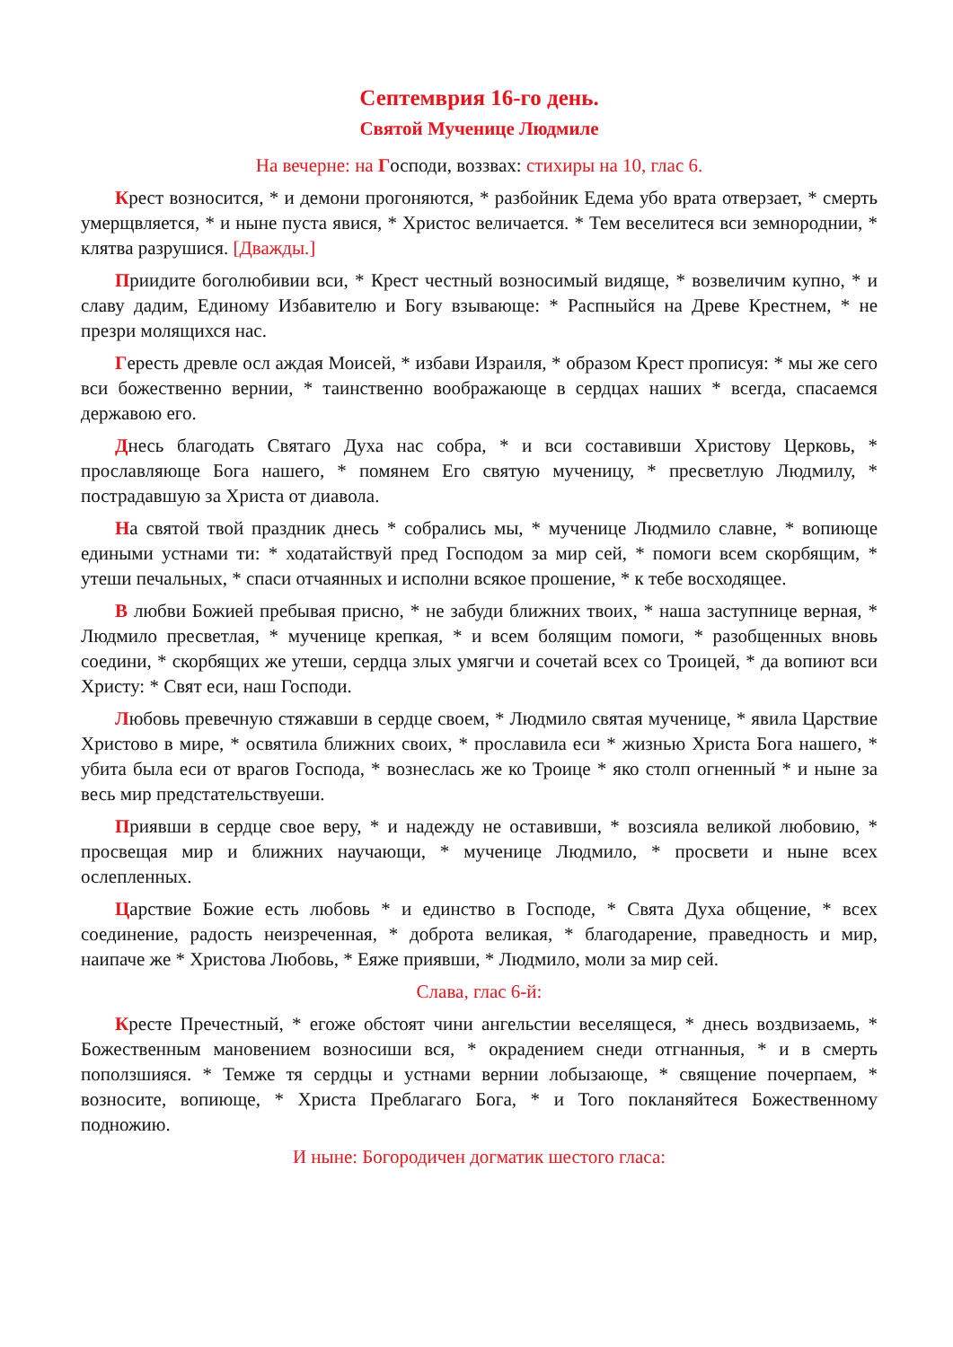Септемврия 16-го день.
Святой Мученице Людмиле
На вечерне: на Господи, воззвах: стихиры на 10, глас 6.
Крест возносится, * и демони прогоняются, * разбойник Едема убо врата отверзает, * смерть умерщвляется, * и ныне пуста явися, * Христос величается. * Тем веселитеся вси земнороднии, * клятва разрушися. [Дважды.]
Приидите боголюбивии вси, * Крест честный возносимый видяще, * возвеличим купно, * и славу дадим, Единому Избавителю и Богу взывающе: * Распныйся на Древе Крестнем, * не презри молящихся нас.
Гересть древле осл аждая Моисей, * избави Израиля, * образом Крест прописуя: * мы же сего вси божественно вернии, * таинственно воображающе в сердцах наших * всегда, спасаемся державою его.
Днесь благодать Святаго Духа нас собра, * и вси составивши Христову Церковь, * прославляюще Бога нашего, * помянем Его святую мученицу, * пресветлую Людмилу, * пострадавшую за Христа от диавола.
На святой твой праздник днесь * собрались мы, * мученице Людмило славне, * вопиюще едиными устнами ти: * ходатайствуй пред Господом за мир сей, * помоги всем скорбящим, * утеши печальных, * спаси отчаянных и исполни всякое прошение, * к тебе восходящее.
В любви Божией пребывая присно, * не забуди ближних твоих, * наша заступнице верная, * Людмило пресветлая, * мученице крепкая, * и всем болящим помоги, * разобщенных вновь соедини, * скорбящих же утеши, сердца злых умягчи и сочетай всех со Троицей, * да вопиют вси Христу: * Свят еси, наш Господи.
Любовь превечную стяжавши в сердце своем, * Людмило святая мученице, * явила Царствие Христово в мире, * освятила ближних своих, * прославила еси * жизнью Христа Бога нашего, * убита была еси от врагов Господа, * вознеслась же ко Троице * яко столп огненный * и ныне за весь мир предстательствуеши.
Приявши в сердце свое веру, * и надежду не оставивши, * возсияла великой любовию, * просвещая мир и ближних научающи, * мученице Людмило, * просвети и ныне всех ослепленных.
Царствие Божие есть любовь * и единство в Господе, * Свята Духа общение, * всех соединение, радость неизреченная, * доброта великая, * благодарение, праведность и мир, наипаче же * Христова Любовь, * Еяже приявши, * Людмило, моли за мир сей.
Слава, глас 6-й:
Кресте Пречестный, * егоже обстоят чини ангельстии веселящеся, * днесь воздвизаемь, * Божественным мановением возносиши вся, * окрадением снеди отгнанныя, * и в смерть поползшияся. * Темже тя сердцы и устнами вернии лобызающе, * священие почерпаем, * возносите, вопиюще, * Христа Преблагаго Бога, * и Того покланяйтеся Божественному подножию.
И ныне: Богородичен догматик шестого гласа: